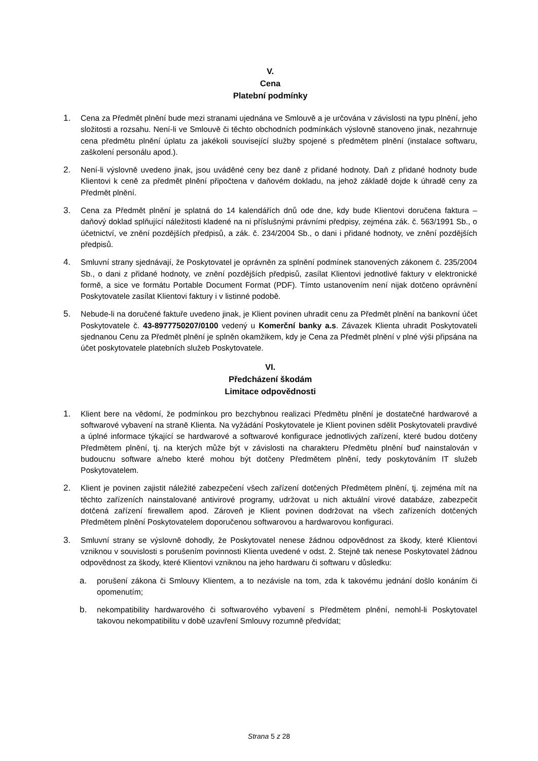V.
Cena
Platební podmínky
1. Cena za Předmět plnění bude mezi stranami ujednána ve Smlouvě a je určována v závislosti na typu plnění, jeho složitosti a rozsahu. Není-li ve Smlouvě či těchto obchodních podmínkách výslovně stanoveno jinak, nezahrnuje cena předmětu plnění úplatu za jakékoli související služby spojené s předmětem plnění (instalace softwaru, zaškolení personálu apod.).
2. Není-li výslovně uvedeno jinak, jsou uváděné ceny bez daně z přidané hodnoty. Daň z přidané hodnoty bude Klientovi k ceně za předmět plnění připočtena v daňovém dokladu, na jehož základě dojde k úhradě ceny za Předmět plnění.
3. Cena za Předmět plnění je splatná do 14 kalendářích dnů ode dne, kdy bude Klientovi doručena faktura – daňový doklad splňující náležitosti kladené na ni příslušnými právními předpisy, zejména zák. č. 563/1991 Sb., o účetnictví, ve znění pozdějších předpisů, a zák. č. 234/2004 Sb., o dani i přidané hodnoty, ve znění pozdějších předpisů.
4. Smluvní strany sjednávají, že Poskytovatel je oprávněn za splnění podmínek stanovených zákonem č. 235/2004 Sb., o dani z přidané hodnoty, ve znění pozdějších předpisů, zasílat Klientovi jednotlivé faktury v elektronické formě, a sice ve formátu Portable Document Format (PDF). Tímto ustanovením není nijak dotčeno oprávnění Poskytovatele zasílat Klientovi faktury i v listinné podobě.
5. Nebude-li na doručené faktuře uvedeno jinak, je Klient povinen uhradit cenu za Předmět plnění na bankovní účet Poskytovatele č. 43-8977750207/0100 vedený u Komerční banky a.s. Závazek Klienta uhradit Poskytovateli sjednanou Cenu za Předmět plnění je splněn okamžikem, kdy je Cena za Předmět plnění v plné výši připsána na účet poskytovatele platebních služeb Poskytovatele.
VI.
Předcházení škodám
Limitace odpovědnosti
1. Klient bere na vědomí, že podmínkou pro bezchybnou realizaci Předmětu plnění je dostatečné hardwarové a softwarové vybavení na straně Klienta. Na vyžádání Poskytovatele je Klient povinen sdělit Poskytovateli pravdivé a úplné informace týkající se hardwarové a softwarové konfigurace jednotlivých zařízení, které budou dotčeny Předmětem plnění, tj. na kterých může být v závislosti na charakteru Předmětu plnění buď nainstalován v budoucnu software a/nebo které mohou být dotčeny Předmětem plnění, tedy poskytováním IT služeb Poskytovatelem.
2. Klient je povinen zajistit náležité zabezpečení všech zařízení dotčených Předmětem plnění, tj. zejména mít na těchto zařízeních nainstalované antivirové programy, udržovat u nich aktuální virové databáze, zabezpečit dotčená zařízení firewallem apod. Zároveň je Klient povinen dodržovat na všech zařízeních dotčených Předmětem plnění Poskytovatelem doporučenou softwarovou a hardwarovou konfiguraci.
3. Smluvní strany se výslovně dohodly, že Poskytovatel nenese žádnou odpovědnost za škody, které Klientovi vzniknou v souvislosti s porušením povinnosti Klienta uvedené v odst. 2. Stejně tak nenese Poskytovatel žádnou odpovědnost za škody, které Klientovi vzniknou na jeho hardwaru či softwaru v důsledku:
a. porušení zákona či Smlouvy Klientem, a to nezávisle na tom, zda k takovému jednání došlo konáním či opomenutím;
b. nekompatibility hardwarového či softwarového vybavení s Předmětem plnění, nemohl-li Poskytovatel takovou nekompatibilitu v době uzavření Smlouvy rozumně předvídat;
Strana 5 z 28